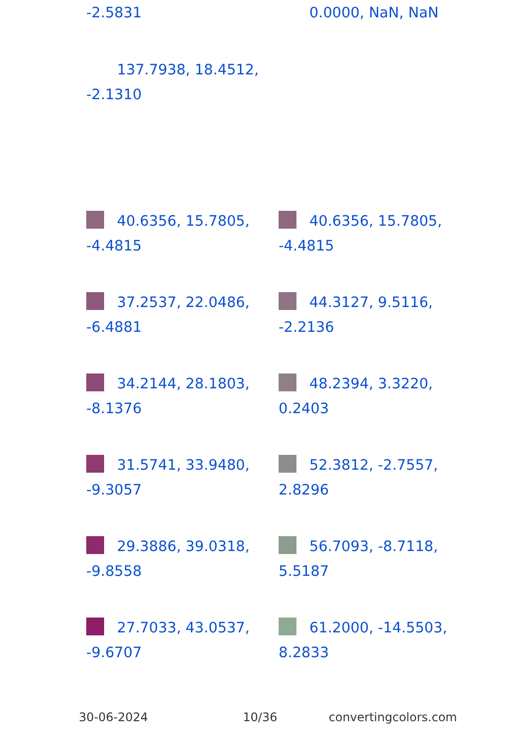-2.5831 0.0000, NaN, NaN
137.7938, 18.4512,
-2.1310
40.6356, 15.7805,
-4.4815
40.6356, 15.7805,
-4.4815
37.2537, 22.0486,
-6.4881
44.3127, 9.5116,
-2.2136
34.2144, 28.1803,
-8.1376
48.2394, 3.3220,
0.2403
31.5741, 33.9480,
-9.3057
52.3812, -2.7557,
2.8296
29.3886, 39.0318,
-9.8558
56.7093, -8.7118,
5.5187
27.7033, 43.0537,
-9.6707
61.2000, -14.5503,
8.2833
30-06-2024 10/36 convertingcolors.com